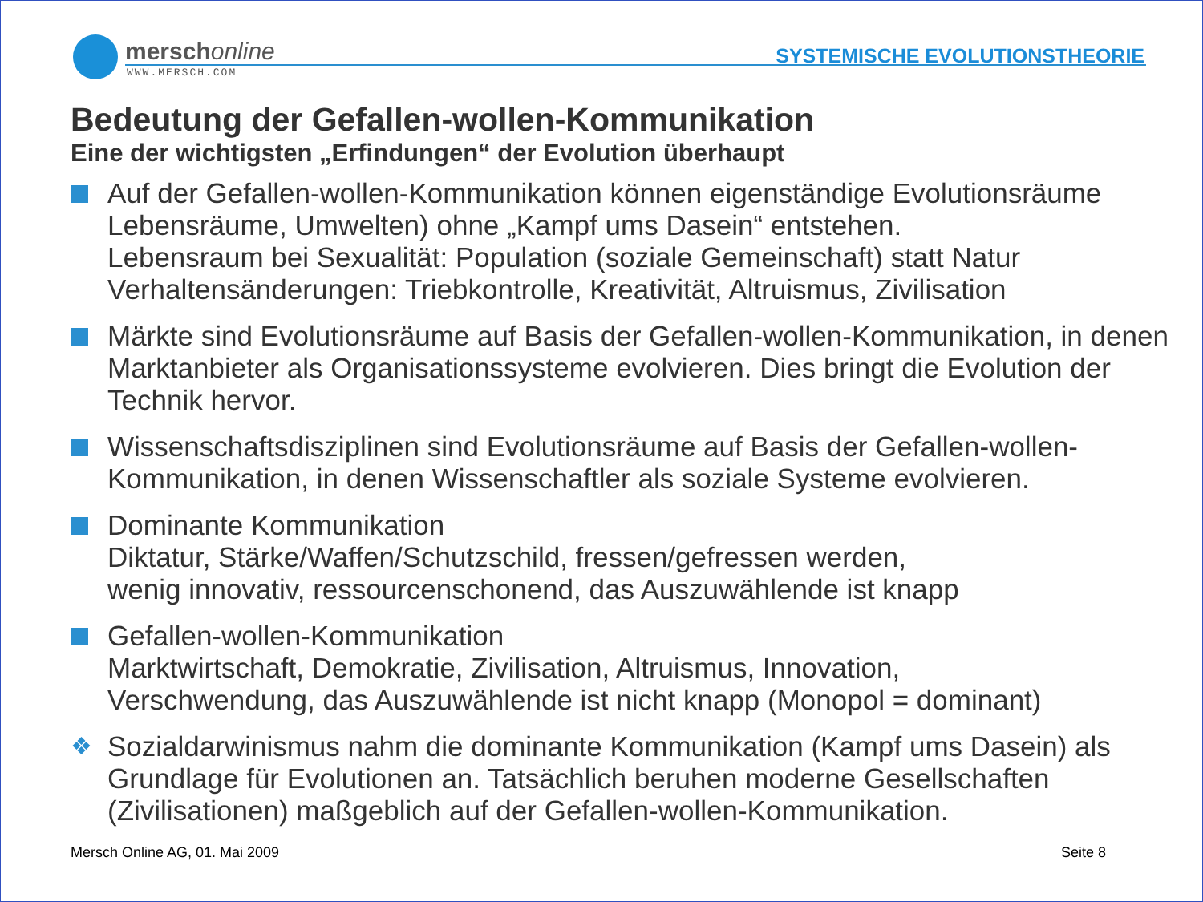merschonline
WWW.MERSCH.COM
SYSTEMISCHE EVOLUTIONSTHEORIE
Bedeutung der Gefallen-wollen-Kommunikation
Eine der wichtigsten „Erfindungen“ der Evolution überhaupt
Auf der Gefallen-wollen-Kommunikation können eigenständige Evolutionsräume Lebensräume, Umwelten) ohne „Kampf ums Dasein“ entstehen.
Lebensraum bei Sexualität: Population (soziale Gemeinschaft) statt Natur
Verhaltensänderungen: Triebkontrolle, Kreativität, Altruismus, Zivilisation
Märkte sind Evolutionsräume auf Basis der Gefallen-wollen-Kommunikation, in denen Marktanbieter als Organisationssysteme evolvieren. Dies bringt die Evolution der Technik hervor.
Wissenschaftsdisziplinen sind Evolutionsräume auf Basis der Gefallen-wollen-Kommunikation, in denen Wissenschaftler als soziale Systeme evolvieren.
Dominante Kommunikation
Diktatur, Stärke/Waffen/Schutzschild, fressen/gefressen werden,
wenig innovativ, ressourcenschonend, das Auszuwählende ist knapp
Gefallen-wollen-Kommunikation
Marktwirtschaft, Demokratie, Zivilisation, Altruismus, Innovation,
Verschwendung, das Auszuwählende ist nicht knapp (Monopol = dominant)
❖ Sozialdarwinismus nahm die dominante Kommunikation (Kampf ums Dasein) als Grundlage für Evolutionen an. Tatsächlich beruhen moderne Gesellschaften (Zivilisationen) maßgeblich auf der Gefallen-wollen-Kommunikation.
Mersch Online AG, 01. Mai 2009 Seite 8